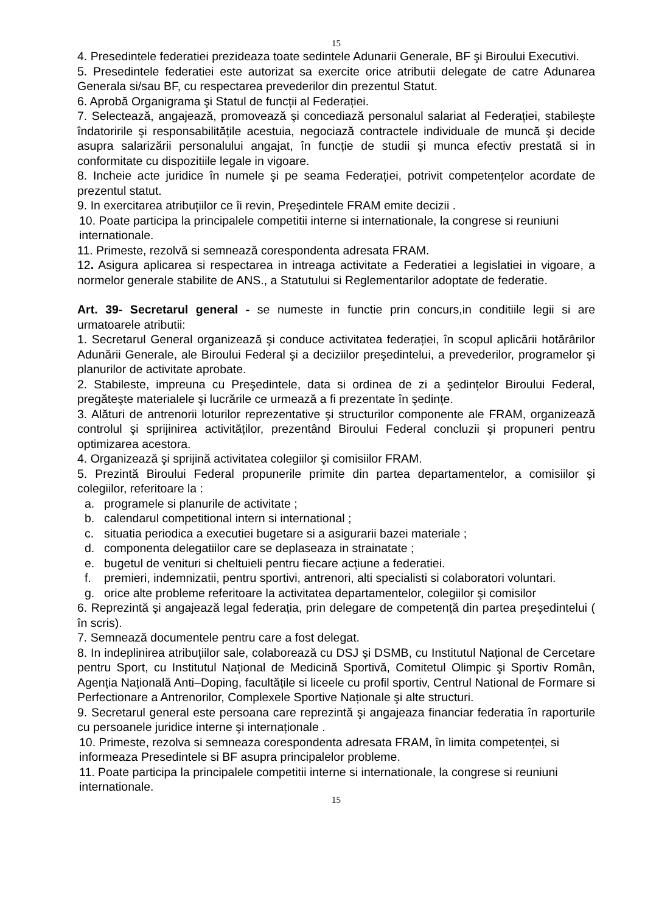15
4. Presedintele federatiei prezideaza toate sedintele Adunarii Generale, BF şi Biroului Executivi.
5. Presedintele federatiei este autorizat sa exercite orice atributii delegate de catre Adunarea Generala si/sau BF, cu respectarea prevederilor din prezentul Statut.
6. Aprobă Organigrama şi Statul de funcții al Federației.
7. Selectează, angajează, promovează şi concediază personalul salariat al Federației, stabileşte îndatoririle şi responsabilitățile acestuia, negociază contractele individuale de muncă şi decide asupra salarizării personalului angajat, în funcție de studii şi munca efectiv prestată si in conformitate cu dispozitiile legale in vigoare.
8. Incheie acte juridice în numele şi pe seama Federației, potrivit competențelor acordate de prezentul statut.
9. In exercitarea atribuțiilor ce îi revin, Preşedintele FRAM emite decizii .
10. Poate participa la principalele competitii interne si internationale, la congrese si reuniuni internationale.
11. Primeste, rezolvă si semnează corespondenta adresata FRAM.
12. Asigura aplicarea si respectarea in intreaga activitate a Federatiei a legislatiei in vigoare, a normelor generale stabilite de ANS., a Statutului si Reglementarilor adoptate de federatie.
Art. 39- Secretarul general - se numeste in functie prin concurs,in conditiile legii si are urmatoarele atributii:
1. Secretarul General organizează şi conduce activitatea federației, în scopul aplicării hotărârilor Adunării Generale, ale Biroului Federal şi a deciziilor preşedintelui, a prevederilor, programelor şi planurilor de activitate aprobate.
2. Stabileste, impreuna cu Preşedintele, data si ordinea de zi a şedințelor Biroului Federal, pregăteşte materialele şi lucrările ce urmează a fi prezentate în şedințe.
3. Alături de antrenorii loturilor reprezentative şi structurilor componente ale FRAM, organizează controlul şi sprijinirea activităților, prezentând Biroului Federal concluzii şi propuneri pentru optimizarea acestora.
4. Organizează şi sprijină activitatea colegiilor şi comisiilor FRAM.
5. Prezintă Biroului Federal propunerile primite din partea departamentelor, a comisiilor şi colegiilor, referitoare la :
a. programele si planurile de activitate ;
b. calendarul competitional intern si international ;
c. situatia periodica a executiei bugetare si a asigurarii bazei materiale ;
d. componenta delegatiilor care se deplaseaza in strainatate ;
e. bugetul de venituri si cheltuieli pentru fiecare acțiune a federatiei.
f. premieri, indemnizatii, pentru sportivi, antrenori, alti specialisti si colaboratori voluntari.
g. orice alte probleme referitoare la activitatea departamentelor, colegiilor şi comisilor
6. Reprezintă şi angajează legal federația, prin delegare de competență din partea preşedintelui ( în scris).
7. Semnează documentele pentru care a fost delegat.
8. In indeplinirea atribuțiilor sale, colaborează cu DSJ şi DSMB, cu Institutul Național de Cercetare pentru Sport, cu Institutul Național de Medicină Sportivă, Comitetul Olimpic şi Sportiv Român, Agenția Națională Anti–Doping, facultățile si liceele cu profil sportiv, Centrul National de Formare si Perfectionare a Antrenorilor, Complexele Sportive Naționale şi alte structuri.
9. Secretarul general este persoana care reprezintă şi angajeaza financiar federatia în raporturile cu persoanele juridice interne şi internaționale .
10. Primeste, rezolva si semneaza corespondenta adresata FRAM, în limita competenței, si informeaza Presedintele si BF asupra principalelor probleme.
11. Poate participa la principalele competitii interne si internationale, la congrese si reuniuni internationale.
15